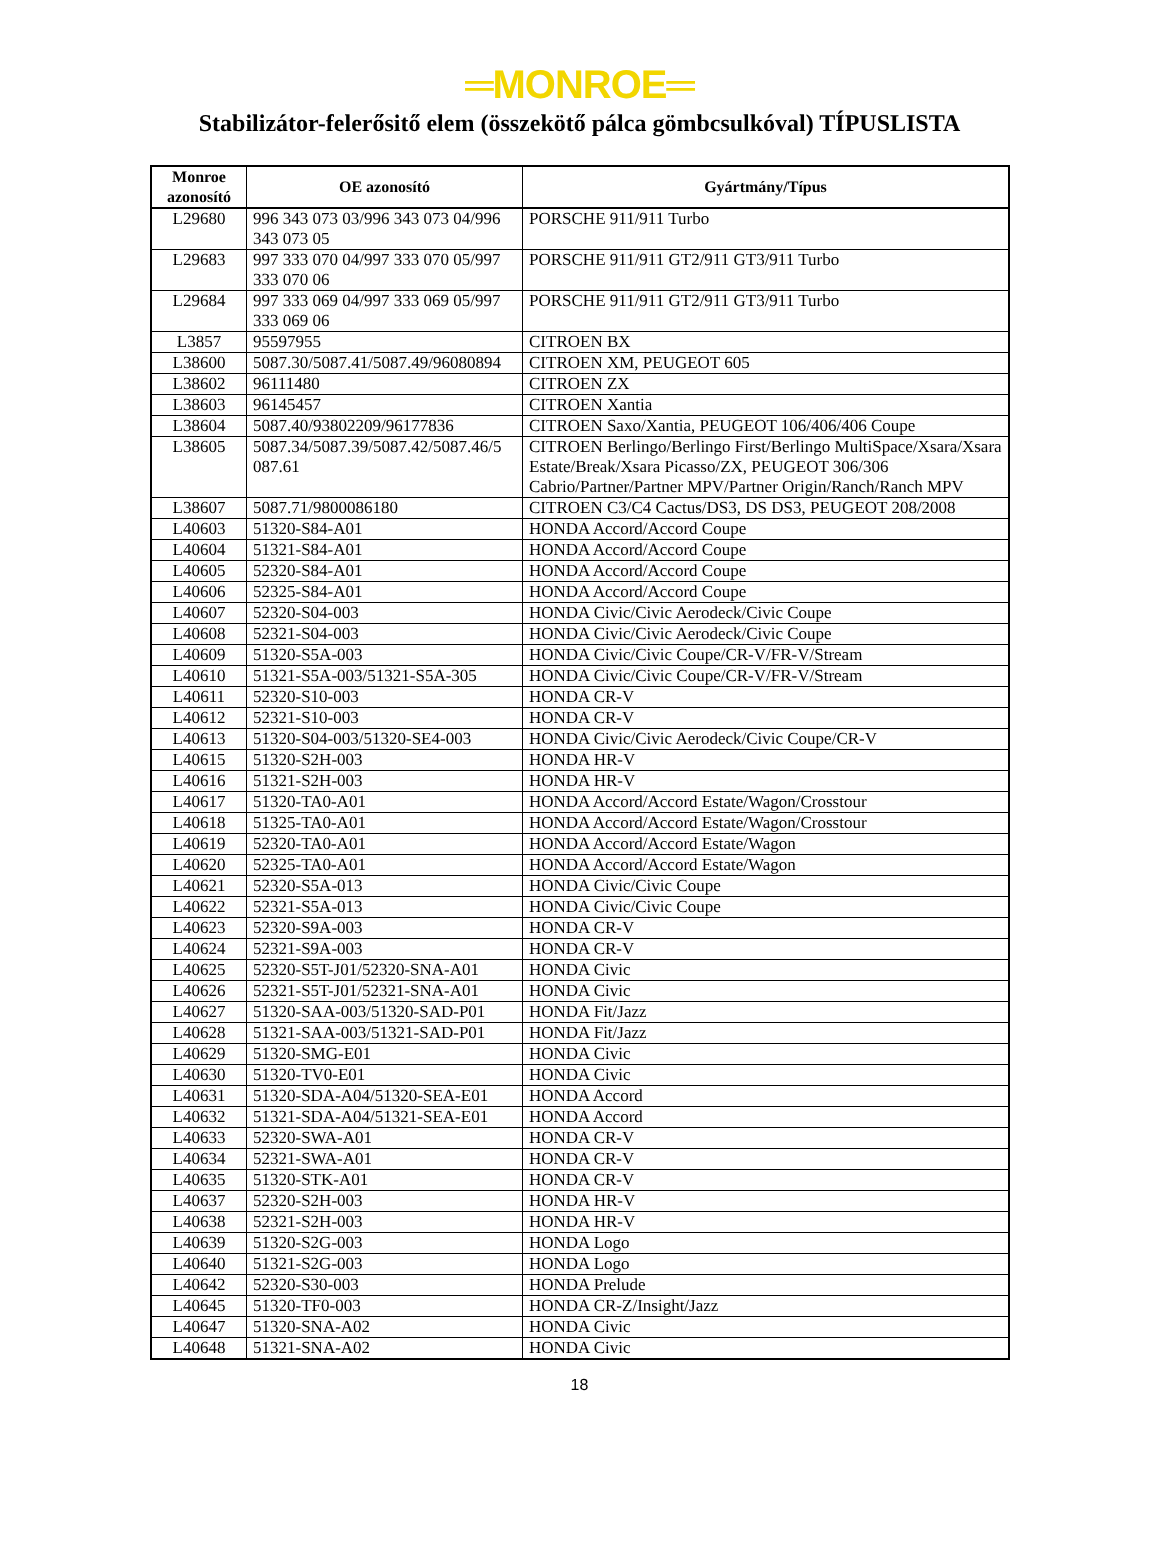═MONROE═
Stabilizátor-felerősitő elem (összekötő pálca gömbcsulkóval) TÍPUSLISTA
| Monroe azonosító | OE azonosító | Gyártmány/Típus |
| --- | --- | --- |
| L29680 | 996 343 073 03/996 343 073 04/996 343 073 05 | PORSCHE 911/911 Turbo |
| L29683 | 997 333 070 04/997 333 070 05/997 333 070 06 | PORSCHE 911/911 GT2/911 GT3/911 Turbo |
| L29684 | 997 333 069 04/997 333 069 05/997 333 069 06 | PORSCHE 911/911 GT2/911 GT3/911 Turbo |
| L3857 | 95597955 | CITROEN BX |
| L38600 | 5087.30/5087.41/5087.49/96080894 | CITROEN XM, PEUGEOT 605 |
| L38602 | 96111480 | CITROEN ZX |
| L38603 | 96145457 | CITROEN Xantia |
| L38604 | 5087.40/93802209/96177836 | CITROEN Saxo/Xantia, PEUGEOT 106/406/406 Coupe |
| L38605 | 5087.34/5087.39/5087.42/5087.46/5 087.61 | CITROEN Berlingo/Berlingo First/Berlingo MultiSpace/Xsara/Xsara Estate/Break/Xsara Picasso/ZX, PEUGEOT 306/306 Cabrio/Partner/Partner MPV/Partner Origin/Ranch/Ranch MPV |
| L38607 | 5087.71/9800086180 | CITROEN C3/C4 Cactus/DS3, DS DS3, PEUGEOT 208/2008 |
| L40603 | 51320-S84-A01 | HONDA Accord/Accord Coupe |
| L40604 | 51321-S84-A01 | HONDA Accord/Accord Coupe |
| L40605 | 52320-S84-A01 | HONDA Accord/Accord Coupe |
| L40606 | 52325-S84-A01 | HONDA Accord/Accord Coupe |
| L40607 | 52320-S04-003 | HONDA Civic/Civic Aerodeck/Civic Coupe |
| L40608 | 52321-S04-003 | HONDA Civic/Civic Aerodeck/Civic Coupe |
| L40609 | 51320-S5A-003 | HONDA Civic/Civic Coupe/CR-V/FR-V/Stream |
| L40610 | 51321-S5A-003/51321-S5A-305 | HONDA Civic/Civic Coupe/CR-V/FR-V/Stream |
| L40611 | 52320-S10-003 | HONDA CR-V |
| L40612 | 52321-S10-003 | HONDA CR-V |
| L40613 | 51320-S04-003/51320-SE4-003 | HONDA Civic/Civic Aerodeck/Civic Coupe/CR-V |
| L40615 | 51320-S2H-003 | HONDA HR-V |
| L40616 | 51321-S2H-003 | HONDA HR-V |
| L40617 | 51320-TA0-A01 | HONDA Accord/Accord Estate/Wagon/Crosstour |
| L40618 | 51325-TA0-A01 | HONDA Accord/Accord Estate/Wagon/Crosstour |
| L40619 | 52320-TA0-A01 | HONDA Accord/Accord Estate/Wagon |
| L40620 | 52325-TA0-A01 | HONDA Accord/Accord Estate/Wagon |
| L40621 | 52320-S5A-013 | HONDA Civic/Civic Coupe |
| L40622 | 52321-S5A-013 | HONDA Civic/Civic Coupe |
| L40623 | 52320-S9A-003 | HONDA CR-V |
| L40624 | 52321-S9A-003 | HONDA CR-V |
| L40625 | 52320-S5T-J01/52320-SNA-A01 | HONDA Civic |
| L40626 | 52321-S5T-J01/52321-SNA-A01 | HONDA Civic |
| L40627 | 51320-SAA-003/51320-SAD-P01 | HONDA Fit/Jazz |
| L40628 | 51321-SAA-003/51321-SAD-P01 | HONDA Fit/Jazz |
| L40629 | 51320-SMG-E01 | HONDA Civic |
| L40630 | 51320-TV0-E01 | HONDA Civic |
| L40631 | 51320-SDA-A04/51320-SEA-E01 | HONDA Accord |
| L40632 | 51321-SDA-A04/51321-SEA-E01 | HONDA Accord |
| L40633 | 52320-SWA-A01 | HONDA CR-V |
| L40634 | 52321-SWA-A01 | HONDA CR-V |
| L40635 | 51320-STK-A01 | HONDA CR-V |
| L40637 | 52320-S2H-003 | HONDA HR-V |
| L40638 | 52321-S2H-003 | HONDA HR-V |
| L40639 | 51320-S2G-003 | HONDA Logo |
| L40640 | 51321-S2G-003 | HONDA Logo |
| L40642 | 52320-S30-003 | HONDA Prelude |
| L40645 | 51320-TF0-003 | HONDA CR-Z/Insight/Jazz |
| L40647 | 51320-SNA-A02 | HONDA Civic |
| L40648 | 51321-SNA-A02 | HONDA Civic |
18